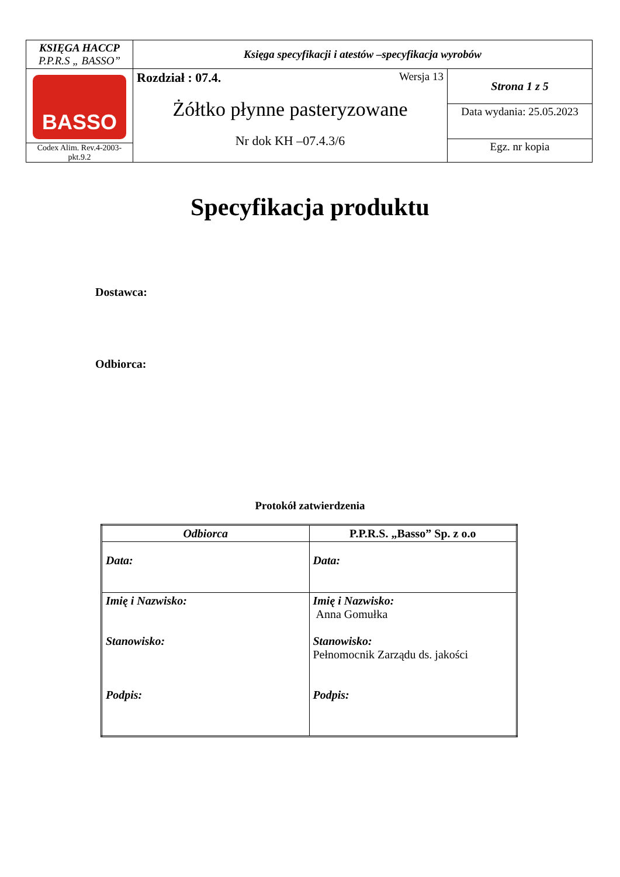| KSIĘGA HACCP P.P.R.S „ BASSO” | Księga specyfikacji i atestów –specyfikacja wyrobów | |
| BASSO Codex Alim. Rev.4-2003-pkt.9.2 | Rozdział : 07.4. Wersja 13 Żółtko płynne pasteryzowane Nr dok KH –07.4.3/6 | Strona 1 z 5 |
| | | Data wydania: 25.05.2023 |
| | | Egz. nr kopia |
Specyfikacja produktu
Dostawca:
Odbiorca:
Protokół zatwierdzenia
| Odbiorca | P.P.R.S. „Basso” Sp. z o.o |
| --- | --- |
| Data: | Data: |
| Imię i Nazwisko: Stanowisko: Podpis: | Imię i Nazwisko: Anna Gomułka Stanowisko: Pełnomocnik Zarządu ds. jakości Podpis: |